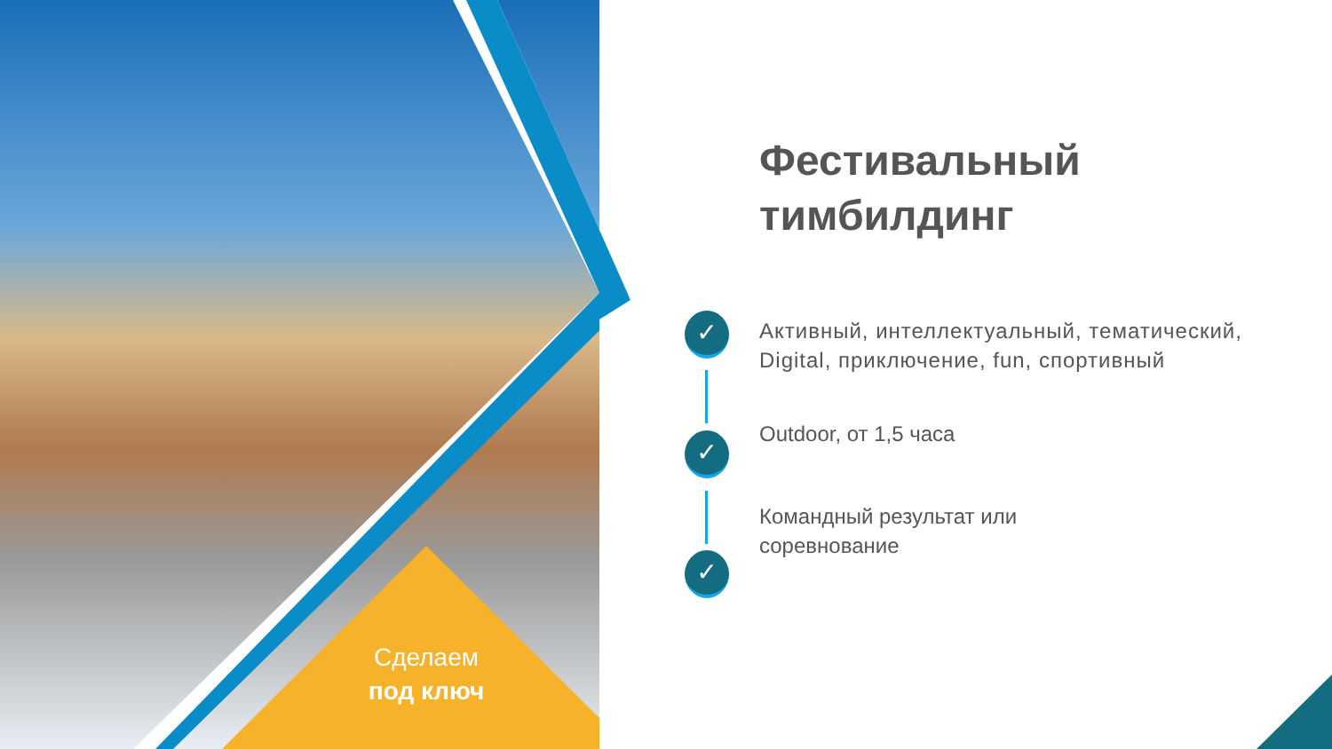Сделаем
под ключ
Фестивальный
тимбилдинг
✓
✓
✓
Активный, интеллектуальный, тематический, Digital, приключение, fun, спортивный
Outdoor, от 1,5 часа
Командный результат или соревнование